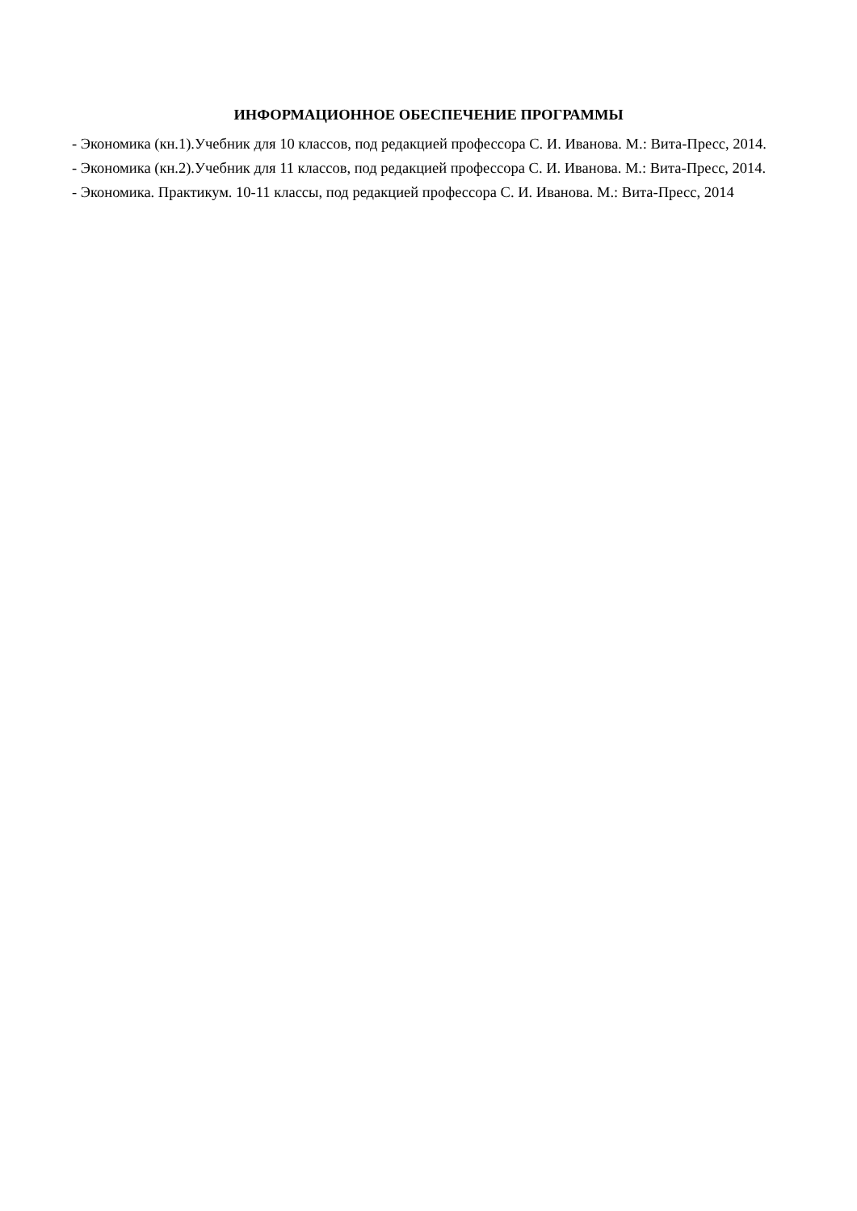ИНФОРМАЦИОННОЕ ОБЕСПЕЧЕНИЕ ПРОГРАММЫ
- Экономика (кн.1).Учебник для 10 классов, под редакцией профессора С. И. Иванова. М.: Вита-Пресс, 2014.
- Экономика (кн.2).Учебник для 11 классов, под редакцией профессора С. И. Иванова. М.: Вита-Пресс, 2014.
- Экономика. Практикум. 10-11 классы, под редакцией профессора С. И. Иванова. М.: Вита-Пресс, 2014